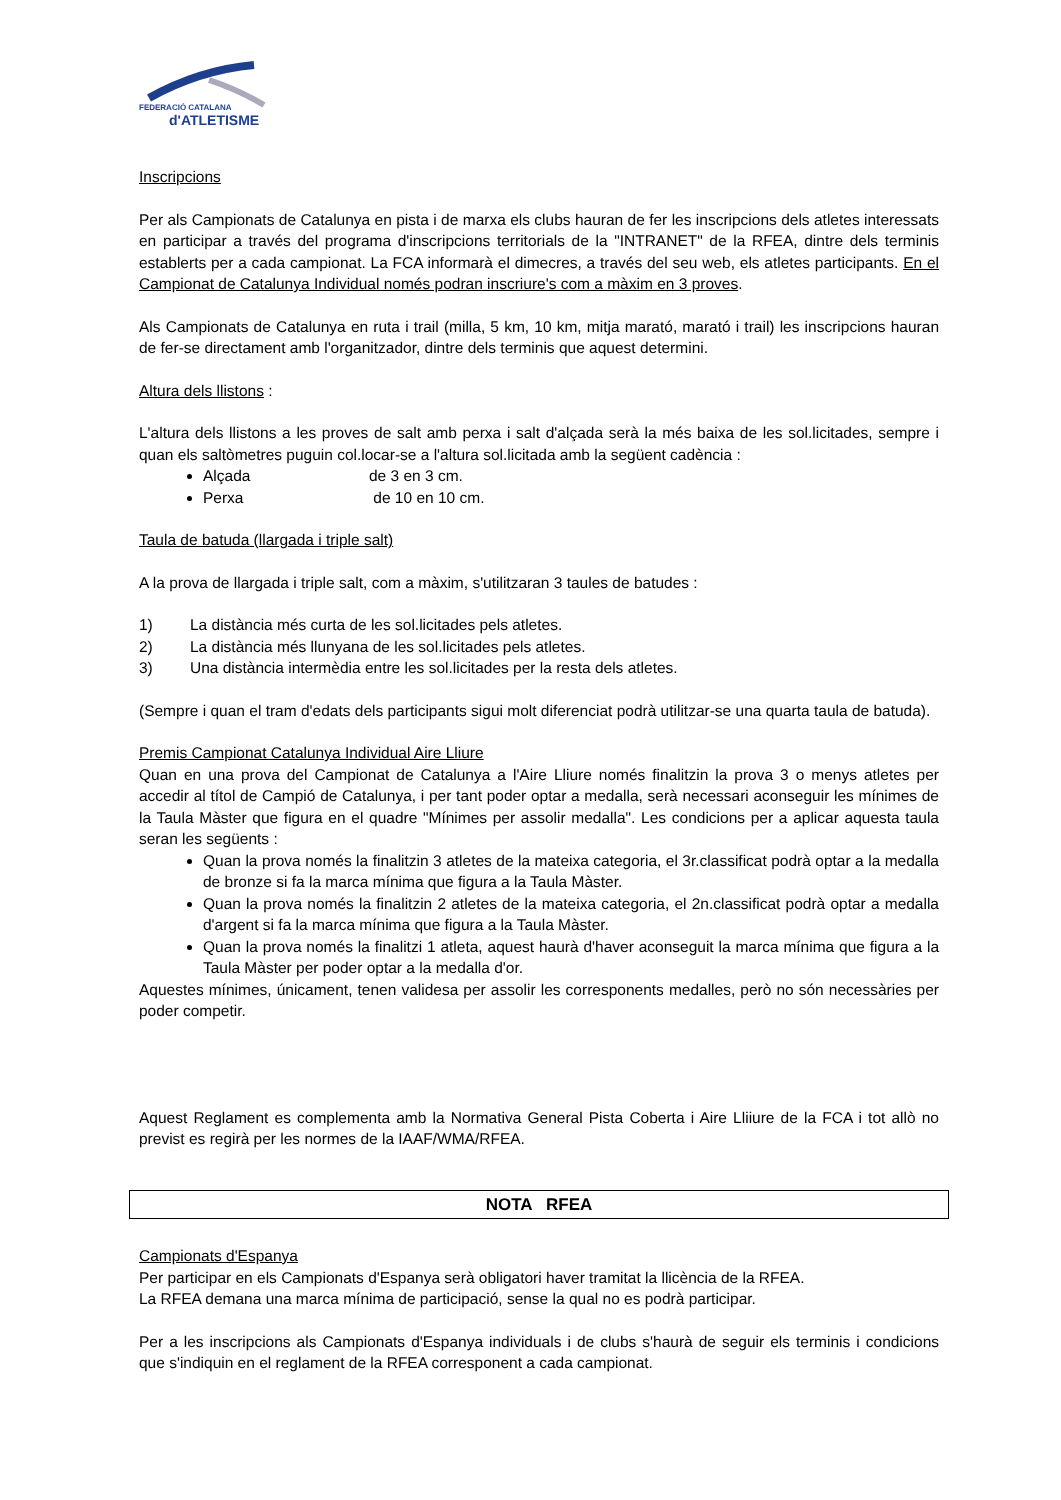FEDERACIÓ CATALANA
d'ATLETISME
Inscripcions
Per als Campionats de Catalunya en pista i de marxa els clubs hauran de fer les inscripcions dels atletes interessats en participar a través del programa d'inscripcions territorials de la "INTRANET" de la RFEA, dintre dels terminis establerts per a cada campionat. La FCA informarà el dimecres, a través del seu web, els atletes participants. En el Campionat de Catalunya Individual només podran inscriure's com a màxim en 3 proves.
Als Campionats de Catalunya en ruta i trail (milla, 5 km, 10 km, mitja marató, marató i trail) les inscripcions hauran de fer-se directament amb l'organitzador, dintre dels terminis que aquest determini.
Altura dels llistons :
L'altura dels llistons a les proves de salt amb perxa i salt d'alçada serà la més baixa de les sol.licitades, sempre i quan els saltòmetres puguin col.locar-se a l'altura sol.licitada amb la següent cadència :
Alçada de 3 en 3 cm.
Perxa de 10 en 10 cm.
Taula de batuda (llargada i triple salt)
A la prova de llargada i triple salt, com a màxim, s'utilitzaran 3 taules de batudes :
1) La distància més curta de les sol.licitades pels atletes.
2) La distància més llunyana de les sol.licitades pels atletes.
3) Una distància intermèdia entre les sol.licitades per la resta dels atletes.
(Sempre i quan el tram d'edats dels participants sigui molt diferenciat podrà utilitzar-se una quarta taula de batuda).
Premis Campionat Catalunya Individual Aire Lliure
Quan en una prova del Campionat de Catalunya a l'Aire Lliure només finalitzin la prova 3 o menys atletes per accedir al títol de Campió de Catalunya, i per tant poder optar a medalla, serà necessari aconseguir les mínimes de la Taula Màster que figura en el quadre "Mínimes per assolir medalla". Les condicions per a aplicar aquesta taula seran les següents :
Quan la prova només la finalitzin 3 atletes de la mateixa categoria, el 3r.classificat podrà optar a la medalla de bronze si fa la marca mínima que figura a la Taula Màster.
Quan la prova només la finalitzin 2 atletes de la mateixa categoria, el 2n.classificat podrà optar a medalla d'argent si fa la marca mínima que figura a la Taula Màster.
Quan la prova només la finalitzi 1 atleta, aquest haurà d'haver aconseguit la marca mínima que figura a la Taula Màster per poder optar a la medalla d'or.
Aquestes mínimes, únicament, tenen validesa per assolir les corresponents medalles, però no són necessàries per poder competir.
Aquest Reglament es complementa amb la Normativa General Pista Coberta i Aire Lliiure de la FCA i tot allò no previst es regirà per les normes de la IAAF/WMA/RFEA.
NOTA RFEA
Campionats d'Espanya
Per participar en els Campionats d'Espanya serà obligatori haver tramitat la llicència de la RFEA.
La RFEA demana una marca mínima de participació, sense la qual no es podrà participar.
Per a les inscripcions als Campionats d'Espanya individuals i de clubs s'haurà de seguir els terminis i condicions que s'indiquin en el reglament de la RFEA corresponent a cada campionat.